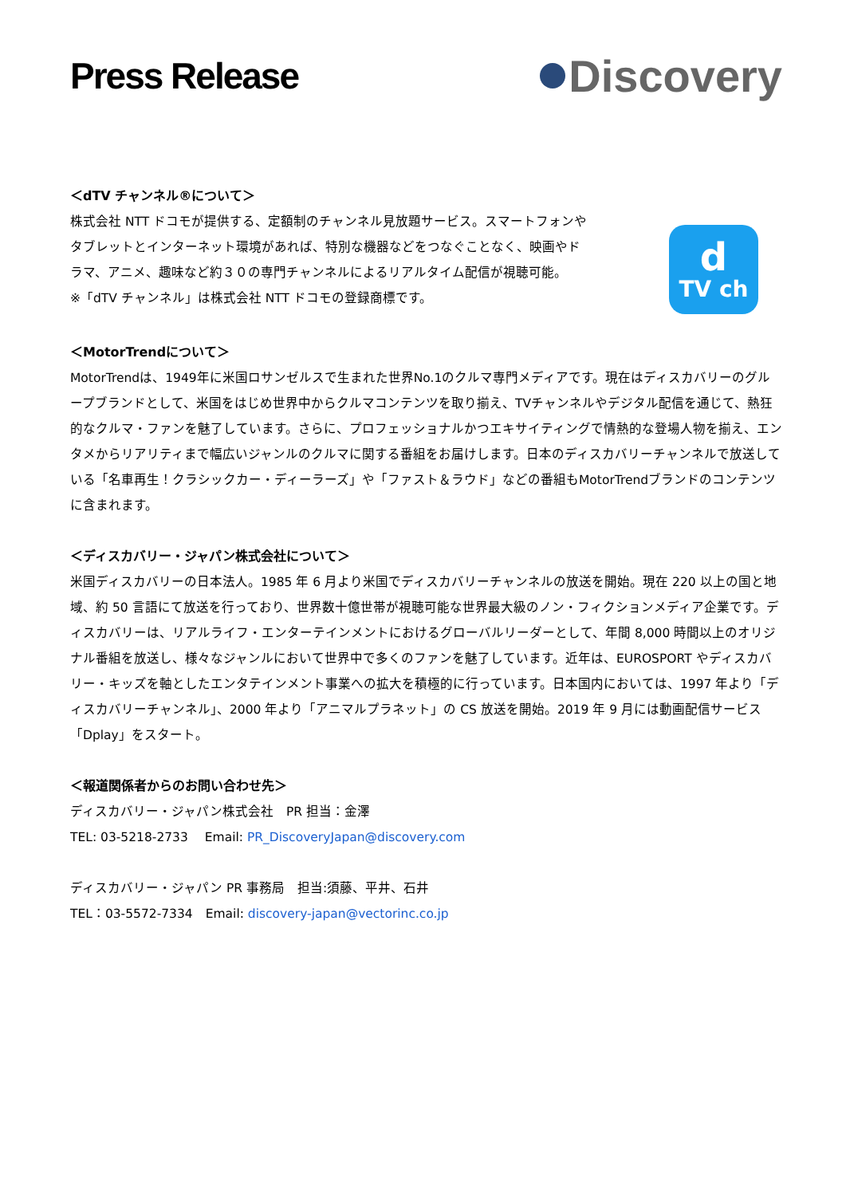Press Release
Discovery
＜dTV チャンネル®について＞
株式会社 NTT ドコモが提供する、定額制のチャンネル見放題サービス。スマートフォンや
タブレットとインターネット環境があれば、特別な機器などをつなぐことなく、映画やド
ラマ、アニメ、趣味など約３０の専門チャンネルによるリアルタイム配信が視聴可能。
※「dTV チャンネル」は株式会社 NTT ドコモの登録商標です。
d
TV ch
＜MotorTrendについて＞
MotorTrendは、1949年に米国ロサンゼルスで生まれた世界No.1のクルマ専門メディアです。現在はディスカバリーのグループブランドとして、米国をはじめ世界中からクルマコンテンツを取り揃え、TVチャンネルやデジタル配信を通じて、熱狂的なクルマ・ファンを魅了しています。さらに、プロフェッショナルかつエキサイティングで情熱的な登場人物を揃え、エンタメからリアリティまで幅広いジャンルのクルマに関する番組をお届けします。日本のディスカバリーチャンネルで放送している「名車再生！クラシックカー・ディーラーズ」や「ファスト＆ラウド」などの番組もMotorTrendブランドのコンテンツに含まれます。
＜ディスカバリー・ジャパン株式会社について＞
米国ディスカバリーの日本法人。1985 年 6 月より米国でディスカバリーチャンネルの放送を開始。現在 220 以上の国と地域、約 50 言語にて放送を行っており、世界数十億世帯が視聴可能な世界最大級のノン・フィクションメディア企業です。ディスカバリーは、リアルライフ・エンターテインメントにおけるグローバルリーダーとして、年間 8,000 時間以上のオリジナル番組を放送し、様々なジャンルにおいて世界中で多くのファンを魅了しています。近年は、EUROSPORT やディスカバリー・キッズを軸としたエンタテインメント事業への拡大を積極的に行っています。日本国内においては、1997 年より「ディスカバリーチャンネル」、2000 年より「アニマルプラネット」の CS 放送を開始。2019 年 9 月には動画配信サービス「Dplay」をスタート。
＜報道関係者からのお問い合わせ先＞
ディスカバリー・ジャパン株式会社　PR 担当：金澤
TEL: 03-5218-2733　 Email: PR_DiscoveryJapan@discovery.com
ディスカバリー・ジャパン PR 事務局　担当:須藤、平井、石井
TEL：03-5572-7334　Email: discovery-japan@vectorinc.co.jp